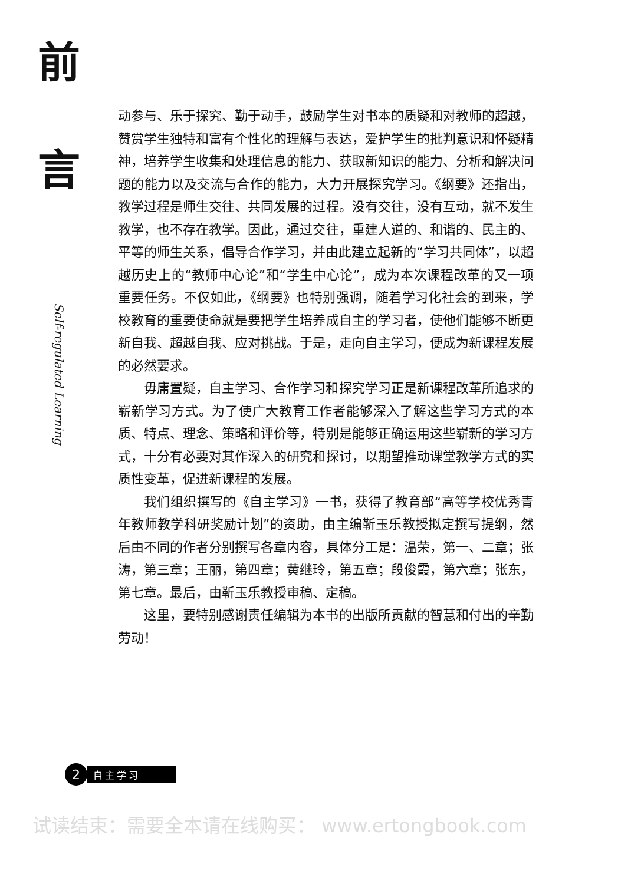前
言
Self-regulated Learning
动参与、乐于探究、勤于动手，鼓励学生对书本的质疑和对教师的超越，赞赏学生独特和富有个性化的理解与表达，爱护学生的批判意识和怀疑精神，培养学生收集和处理信息的能力、获取新知识的能力、分析和解决问题的能力以及交流与合作的能力，大力开展探究学习。《纲要》还指出，教学过程是师生交往、共同发展的过程。没有交往，没有互动，就不发生教学，也不存在教学。因此，通过交往，重建人道的、和谐的、民主的、平等的师生关系，倡导合作学习，并由此建立起新的“学习共同体”，以超越历史上的“教师中心论”和“学生中心论”，成为本次课程改革的又一项重要任务。不仅如此，《纲要》也特别强调，随着学习化社会的到来，学校教育的重要使命就是要把学生培养成自主的学习者，使他们能够不断更新自我、超越自我、应对挑战。于是，走向自主学习，便成为新课程发展的必然要求。
毋庸置疑，自主学习、合作学习和探究学习正是新课程改革所追求的崭新学习方式。为了使广大教育工作者能够深入了解这些学习方式的本质、特点、理念、策略和评价等，特别是能够正确运用这些崭新的学习方式，十分有必要对其作深入的研究和探讨，以期望推动课堂教学方式的实质性变革，促进新课程的发展。
我们组织撰写的《自主学习》一书，获得了教育部“高等学校优秀青年教师教学科研奖励计划”的资助，由主编靳玉乐教授拟定撰写提纲，然后由不同的作者分别撰写各章内容，具体分工是：温荣，第一、二章；张涛，第三章；王丽，第四章；黄继玲，第五章；段俊霞，第六章；张东，第七章。最后，由靳玉乐教授审稿、定稿。
这里，要特别感谢责任编辑为本书的出版所贡献的智慧和付出的辛勤劳动！
2
自主学习
试读结束：需要全本请在线购买： www.ertongbook.com